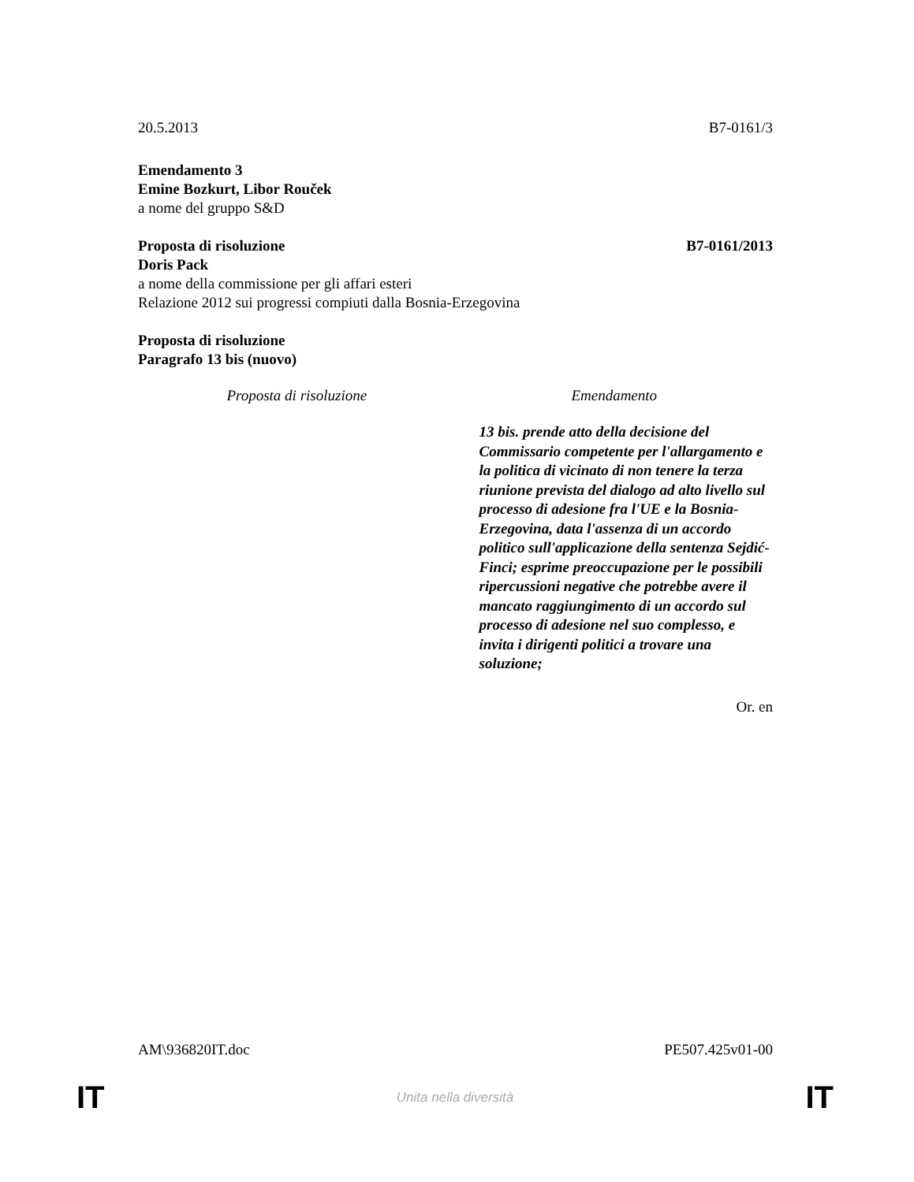20.5.2013 B7-0161/3
Emendamento 3
Emine Bozkurt, Libor Rouček
a nome del gruppo S&D
Proposta di risoluzione B7-0161/2013
Doris Pack
a nome della commissione per gli affari esteri
Relazione 2012 sui progressi compiuti dalla Bosnia-Erzegovina
Proposta di risoluzione
Paragrafo 13 bis (nuovo)
| Proposta di risoluzione | Emendamento |
| --- | --- |
| | 13 bis. prende atto della decisione del Commissario competente per l'allargamento e la politica di vicinato di non tenere la terza riunione prevista del dialogo ad alto livello sul processo di adesione fra l'UE e la Bosnia-Erzegovina, data l'assenza di un accordo politico sull'applicazione della sentenza Sejdić-Finci; esprime preoccupazione per le possibili ripercussioni negative che potrebbe avere il mancato raggiungimento di un accordo sul processo di adesione nel suo complesso, e invita i dirigenti politici a trovare una soluzione; |
Or. en
AM\936820IT.doc PE507.425v01-00
IT Unita nella diversità IT